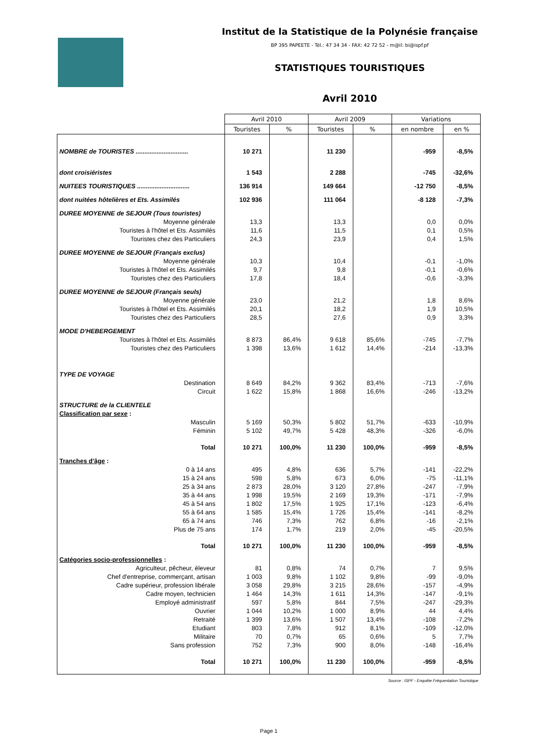Institut de la Statistique de la Polynésie française
BP 395 PAPEETE - Tél.: 47 34 34 - FAX: 42 72 52 - m@il: bi@ispf.pf
STATISTIQUES TOURISTIQUES
Avril 2010
| | Avril 2010 | | Avril 2009 | | Variations | |
| --- | --- | --- | --- | --- | --- | --- |
| | Touristes | % | Touristes | % | en nombre | en % |
| NOMBRE de TOURISTES .............................. | 10 271 | | 11 230 | | -959 | -8,5% |
| dont croisiéristes | 1 543 | | 2 288 | | -745 | -32,6% |
| NUITEES TOURISTIQUES .............................. | 136 914 | | 149 664 | | -12 750 | -8,5% |
| dont nuitées hôtelières et Ets. Assimilés | 102 936 | | 111 064 | | -8 128 | -7,3% |
| DUREE MOYENNE de SEJOUR (Tous touristes) | | | | | | |
| Moyenne générale | 13,3 | | 13,3 | | 0,0 | 0,0% |
| Touristes à l'hôtel et Ets. Assimilés | 11,6 | | 11,5 | | 0,1 | 0,5% |
| Touristes chez des Particuliers | 24,3 | | 23,9 | | 0,4 | 1,5% |
| DUREE MOYENNE de SEJOUR (Français exclus) | | | | | | |
| Moyenne générale | 10,3 | | 10,4 | | -0,1 | -1,0% |
| Touristes à l'hôtel et Ets. Assimilés | 9,7 | | 9,8 | | -0,1 | -0,6% |
| Touristes chez des Particuliers | 17,8 | | 18,4 | | -0,6 | -3,3% |
| DUREE MOYENNE de SEJOUR (Français seuls) | | | | | | |
| Moyenne générale | 23,0 | | 21,2 | | 1,8 | 8,6% |
| Touristes à l'hôtel et Ets. Assimilés | 20,1 | | 18,2 | | 1,9 | 10,5% |
| Touristes chez des Particuliers | 28,5 | | 27,6 | | 0,9 | 3,3% |
| MODE D'HEBERGEMENT | | | | | | |
| Touristes à l'hôtel et Ets. Assimilés | 8 873 | 86,4% | 9 618 | 85,6% | -745 | -7,7% |
| Touristes chez des Particuliers | 1 398 | 13,6% | 1 612 | 14,4% | -214 | -13,3% |
| TYPE DE VOYAGE | | | | | | |
| Destination | 8 649 | 84,2% | 9 362 | 83,4% | -713 | -7,6% |
| Circuit | 1 622 | 15,8% | 1 868 | 16,6% | -246 | -13,2% |
| STRUCTURE de la CLIENTELE | | | | | | |
| Classification par sexe : | | | | | | |
| Masculin | 5 169 | 50,3% | 5 802 | 51,7% | -633 | -10,9% |
| Féminin | 5 102 | 49,7% | 5 428 | 48,3% | -326 | -6,0% |
| Total | 10 271 | 100,0% | 11 230 | 100,0% | -959 | -8,5% |
| Tranches d'âge : | | | | | | |
| 0 à 14 ans | 495 | 4,8% | 636 | 5,7% | -141 | -22,2% |
| 15 à 24 ans | 598 | 5,8% | 673 | 6,0% | -75 | -11,1% |
| 25 à 34 ans | 2 873 | 28,0% | 3 120 | 27,8% | -247 | -7,9% |
| 35 à 44 ans | 1 998 | 19,5% | 2 169 | 19,3% | -171 | -7,9% |
| 45 à 54 ans | 1 802 | 17,5% | 1 925 | 17,1% | -123 | -6,4% |
| 55 à 64 ans | 1 585 | 15,4% | 1 726 | 15,4% | -141 | -8,2% |
| 65 à 74 ans | 746 | 7,3% | 762 | 6,8% | -16 | -2,1% |
| Plus de 75 ans | 174 | 1,7% | 219 | 2,0% | -45 | -20,5% |
| Total | 10 271 | 100,0% | 11 230 | 100,0% | -959 | -8,5% |
| Catégories socio-professionnelles : | | | | | | |
| Agriculteur, pêcheur, éleveur | 81 | 0,8% | 74 | 0,7% | 7 | 9,5% |
| Chef d'entreprise, commerçant, artisan | 1 003 | 9,8% | 1 102 | 9,8% | -99 | -9,0% |
| Cadre supérieur, profession libérale | 3 058 | 29,8% | 3 215 | 28,6% | -157 | -4,9% |
| Cadre moyen, technicien | 1 464 | 14,3% | 1 611 | 14,3% | -147 | -9,1% |
| Employé administratif | 597 | 5,8% | 844 | 7,5% | -247 | -29,3% |
| Ouvrier | 1 044 | 10,2% | 1 000 | 8,9% | 44 | 4,4% |
| Retraité | 1 399 | 13,6% | 1 507 | 13,4% | -108 | -7,2% |
| Etudiant | 803 | 7,8% | 912 | 8,1% | -109 | -12,0% |
| Militaire | 70 | 0,7% | 65 | 0,6% | 5 | 7,7% |
| Sans profession | 752 | 7,3% | 900 | 8,0% | -148 | -16,4% |
| Total | 10 271 | 100,0% | 11 230 | 100,0% | -959 | -8,5% |
| Source : ISPF - Enquête Fréquentation Touristique | | | | | | |
| Page 1 | | | | | | |